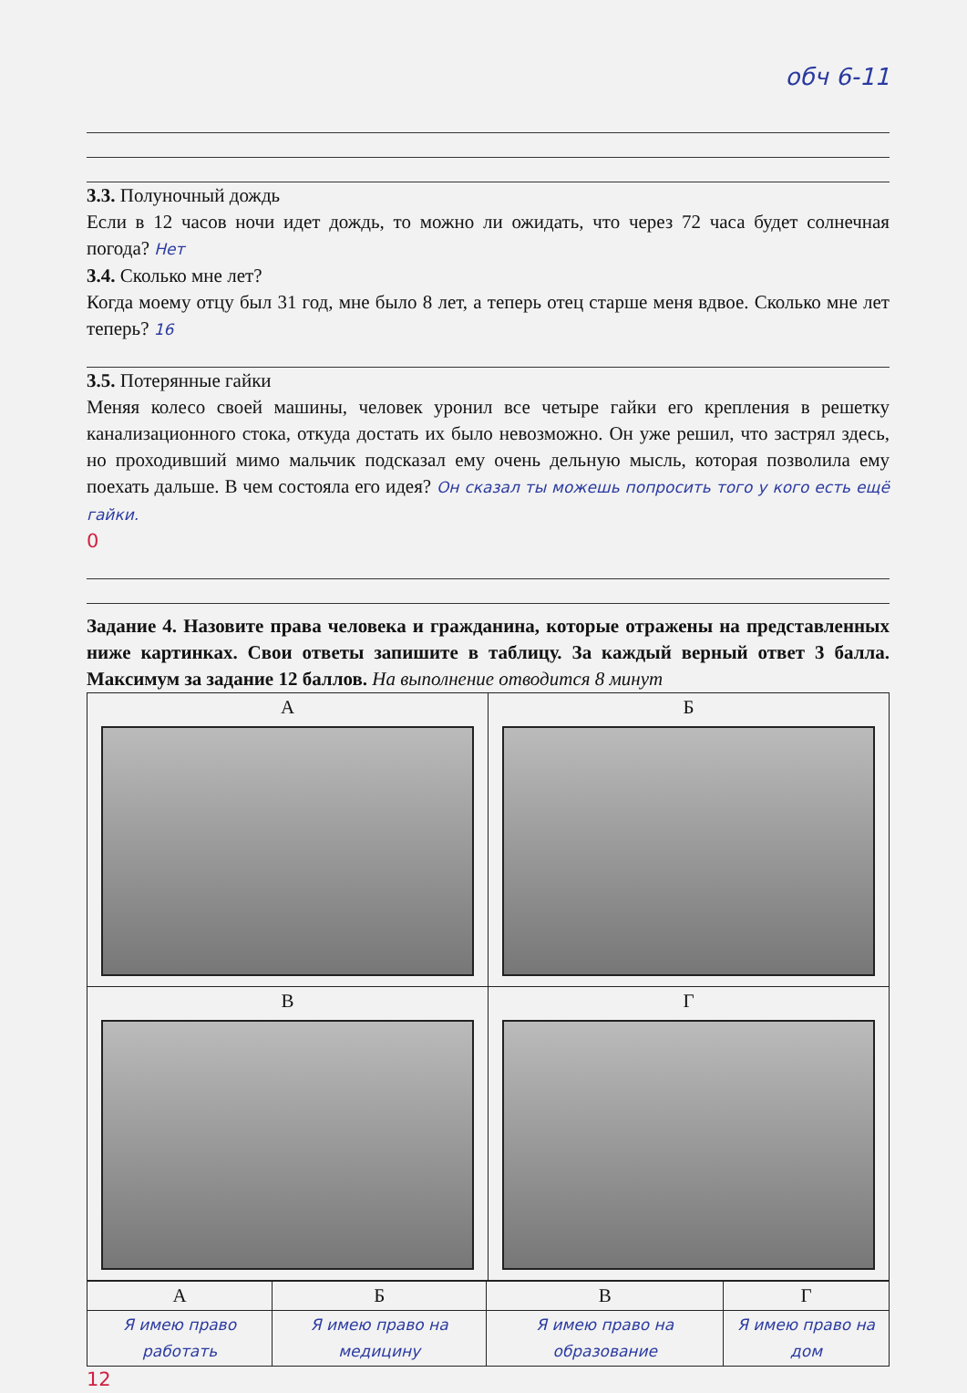обч 6-11
3.3. Полуночный дождь
Если в 12 часов ночи идет дождь, то можно ли ожидать, что через 72 часа будет солнечная погода? Нет
3.4. Сколько мне лет?
Когда моему отцу был 31 год, мне было 8 лет, а теперь отец старше меня вдвое. Сколько мне лет теперь? 16
3.5. Потерянные гайки
Меняя колесо своей машины, человек уронил все четыре гайки его крепления в решетку канализационного стока, откуда достать их было невозможно. Он уже решил, что застрял здесь, но проходивший мимо мальчик подсказал ему очень дельную мысль, которая позволила ему поехать дальше. В чем состояла его идея? Он сказал ты можешь попросить того у кого есть ещё гайки.
0
Задание 4. Назовите права человека и гражданина, которые отражены на представленных ниже картинках. Свои ответы запишите в таблицу. За каждый верный ответ 3 балла. Максимум за задание 12 баллов. На выполнение отводится 8 минут
| А | Б |
| В | Г |
| А | Б | В | Г |
| --- | --- | --- | --- |
| Я имею право работать | Я имею право на медицину | Я имею право на образование | Я имею право на дом |
12